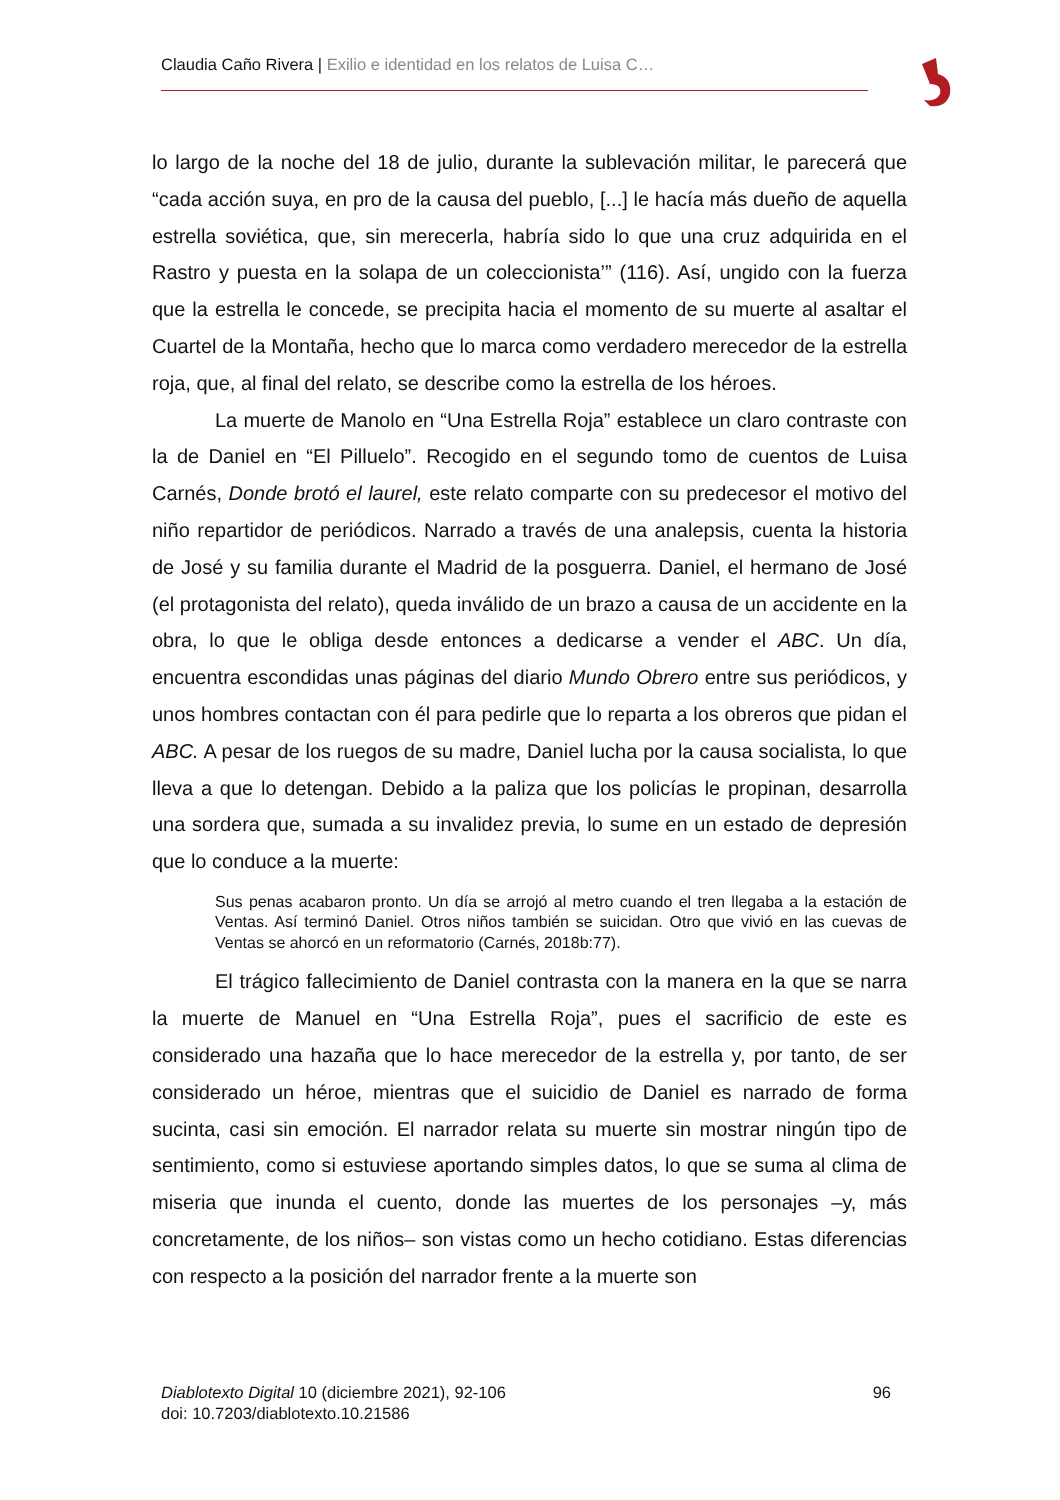Claudia Caño Rivera | Exilio e identidad en los relatos de Luisa C…
lo largo de la noche del 18 de julio, durante la sublevación militar, le parecerá que “cada acción suya, en pro de la causa del pueblo, [...] le hacía más dueño de aquella estrella soviética, que, sin merecerla, habría sido lo que una cruz adquirida en el Rastro y puesta en la solapa de un coleccionista’” (116). Así, ungido con la fuerza que la estrella le concede, se precipita hacia el momento de su muerte al asaltar el Cuartel de la Montaña, hecho que lo marca como verdadero merecedor de la estrella roja, que, al final del relato, se describe como la estrella de los héroes.
La muerte de Manolo en “Una Estrella Roja” establece un claro contraste con la de Daniel en “El Pilluelo”. Recogido en el segundo tomo de cuentos de Luisa Carnés, Donde brotó el laurel, este relato comparte con su predecesor el motivo del niño repartidor de periódicos. Narrado a través de una analepsis, cuenta la historia de José y su familia durante el Madrid de la posguerra. Daniel, el hermano de José (el protagonista del relato), queda inválido de un brazo a causa de un accidente en la obra, lo que le obliga desde entonces a dedicarse a vender el ABC. Un día, encuentra escondidas unas páginas del diario Mundo Obrero entre sus periódicos, y unos hombres contactan con él para pedirle que lo reparta a los obreros que pidan el ABC. A pesar de los ruegos de su madre, Daniel lucha por la causa socialista, lo que lleva a que lo detengan. Debido a la paliza que los policías le propinan, desarrolla una sordera que, sumada a su invalidez previa, lo sume en un estado de depresión que lo conduce a la muerte:
Sus penas acabaron pronto. Un día se arrojó al metro cuando el tren llegaba a la estación de Ventas. Así terminó Daniel. Otros niños también se suicidan. Otro que vivió en las cuevas de Ventas se ahorcó en un reformatorio (Carnés, 2018b:77).
El trágico fallecimiento de Daniel contrasta con la manera en la que se narra la muerte de Manuel en “Una Estrella Roja”, pues el sacrificio de este es considerado una hazaña que lo hace merecedor de la estrella y, por tanto, de ser considerado un héroe, mientras que el suicidio de Daniel es narrado de forma sucinta, casi sin emoción. El narrador relata su muerte sin mostrar ningún tipo de sentimiento, como si estuviese aportando simples datos, lo que se suma al clima de miseria que inunda el cuento, donde las muertes de los personajes –y, más concretamente, de los niños– son vistas como un hecho cotidiano. Estas diferencias con respecto a la posición del narrador frente a la muerte son
96 Diablotexto Digital 10 (diciembre 2021), 92-106
doi: 10.7203/diablotexto.10.21586